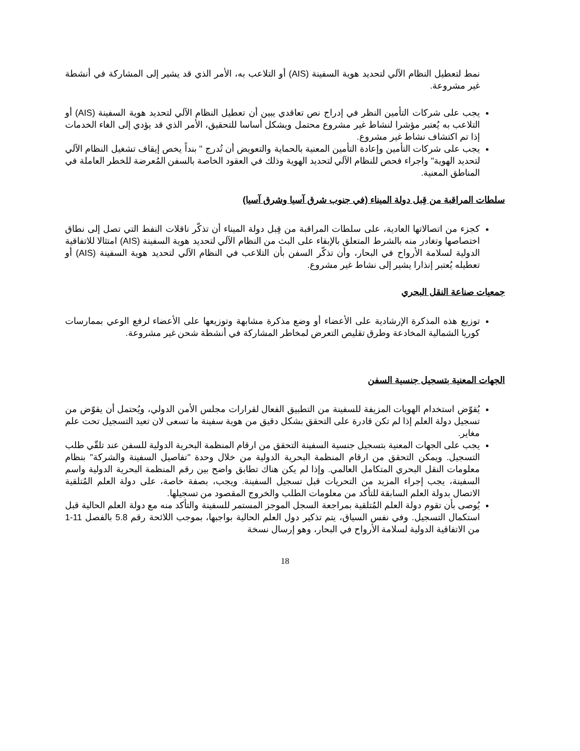نمط لتعطيل النظام الآلي لتحديد هوية السفينة (AIS) أو التلاعب به، الأمر الذي قد يشير إلى المشاركة في أنشطة غير مشروعة.
يجب على شركات التأمين النظر في إدراج نص تعاقدي يبين أن تعطيل النظام الآلي لتحديد هوية السفينة (AIS) أو التلاعب به يُعتبر مؤشرا لنشاط غير مشروع محتمل ويشكل أساسا للتحقيق، الأمر الذي قد يؤدي إلى الغاء الخدمات إذا تم اكتشاف نشاط غير مشروع.
يجب على شركات التأمين وإعادة التأمين المعنية بالحماية والتعويض أن تُدرج " بنداً يخص إيقاف تشغيل النظام الآلي لتحديد الهوية" واجراء فحص للنظام الآلي لتحديد الهوية وذلك في العقود الخاصة بالسفن المُعرضة للخطر العاملة في المناطق المعنية.
سلطات المراقبة من قِبل دولة الميناء (في جنوب شرق آسيا وشرق آسيا)
كجزء من اتصالاتها العادية، على سلطات المراقبة من قِبل دولة الميناء أن تذكّر ناقلات النفط التي تصل إلى نطاق اختصاصها وتغادر منه بالشرط المتعلق بالإبقاء على البث من النظام الآلي لتحديد هوية السفينة (AIS) امتثالا للاتفاقية الدولية لسلامة الأرواح في البحار، وأن تذكّر السفن بأن التلاعب في النظام الآلي لتحديد هوية السفينة (AIS) أو تعطيله يُعتبر إنذارا يشير إلى نشاط غير مشروع.
جمعيات صناعة النقل البحري
توزيع هذه المذكرة الإرشادية على الأعضاء أو وضع مذكرة مشابهة وتوزيعها على الأعضاء لرفع الوعي بممارسات كوريا الشمالية المخادعة وطرق تقليص التعرض لمخاطر المشاركة في أنشطة شحن غير مشروعة.
الجهات المعنية بتسجيل جنسية السفن
يُقوّض استخدام الهويات المزيفة للسفينة من التطبيق الفعال لقرارات مجلس الأمن الدولي، ويُحتمل أن يقوّض من تسجيل دولة العلم إذا لم تكن قادرة على التحقق بشكل دقيق من هوية سفينة ما تسعى لان تعيد التسجيل تحت علم مغاير.
يجب على الجهات المعنية بتسجيل جنسية السفينة التحقق من ارقام المنظمة البحرية الدولية للسفن عند تلقّي طلب التسجيل. ويمكن التحقق من ارقام المنظمة البحرية الدولية من خلال وحدة "تفاصيل السفينة والشركة" بنظام معلومات النقل البحري المتكامل العالمي. وإذا لم يكن هناك تطابق واضح بين رقم المنظمة البحرية الدولية واسم السفينة، يجب إجراء المزيد من التحريات قبل تسجيل السفينة. ويجب، بصفة خاصة، على دولة العلم المُتلقية الاتصال بدولة العلم السابقة للتأكد من معلومات الطلب والخروج المقصود من تسجيلها.
يُوصى بأن تقوم دولة العلم المُتلقية بمراجعة السجل الموجز المستمر للسفينة والتأكد منه مع دولة العلم الحالية قبل استكمال التسجيل. وفي نفس السياق، يتم تذكير دول العلم الحالية بواجبها، بموجب اللائحة رقم 5.8 بالفصل 11-1 من الاتفاقية الدولية لسلامة الأرواح في البحار، وهو إرسال نسخة
18